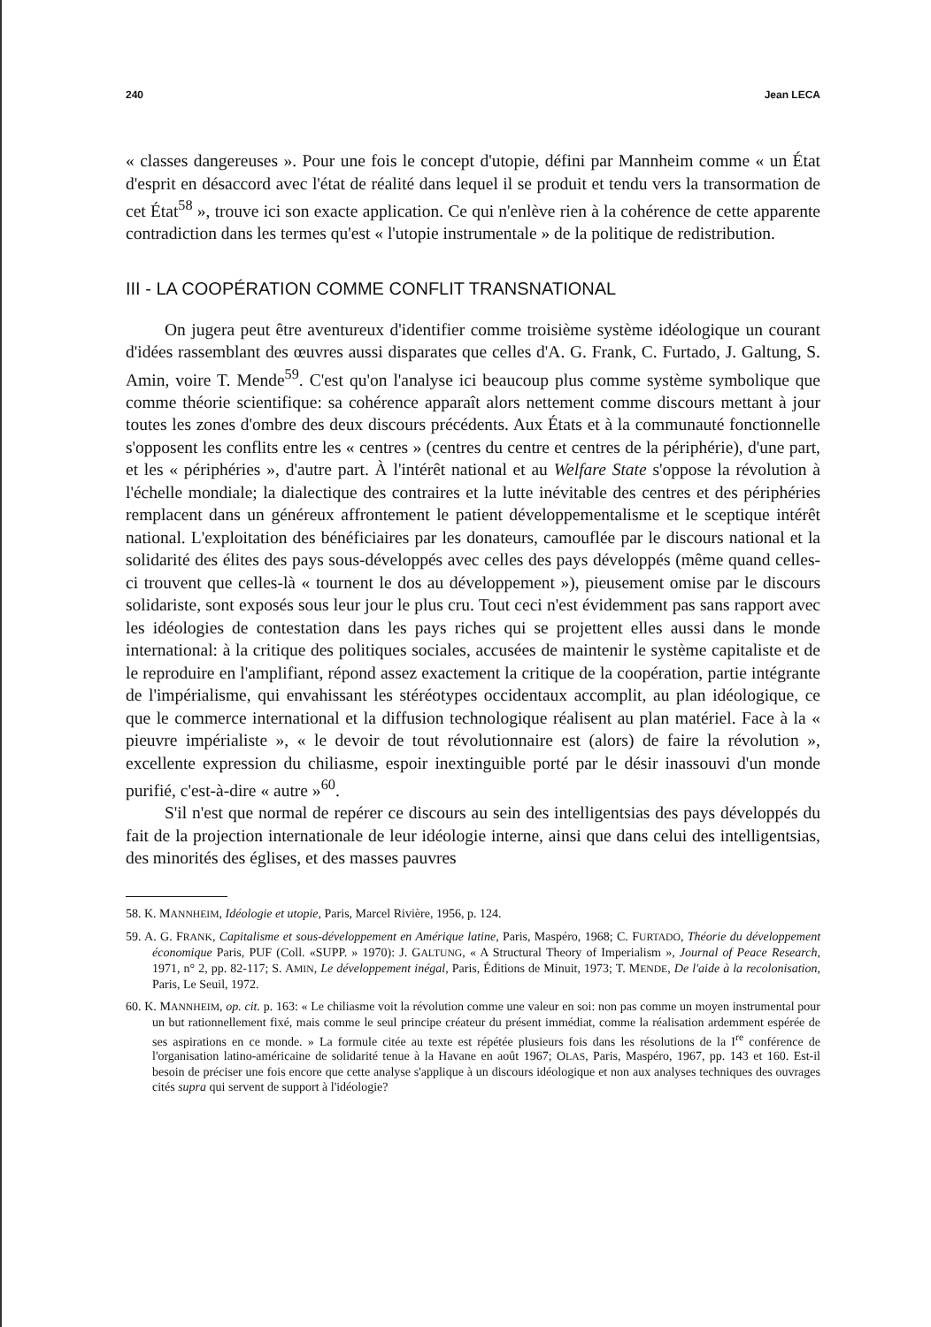240 Jean LECA
« classes dangereuses ». Pour une fois le concept d'utopie, défini par Mannheim comme « un État d'esprit en désaccord avec l'état de réalité dans lequel il se produit et tendu vers la transormation de cet État<sup>58</sup> », trouve ici son exacte application. Ce qui n'enlève rien à la cohérence de cette apparente contradiction dans les termes qu'est « l'utopie instrumentale » de la politique de redistribution.
III - LA COOPÉRATION COMME CONFLIT TRANSNATIONAL
On jugera peut être aventureux d'identifier comme troisième système idéologique un courant d'idées rassemblant des œuvres aussi disparates que celles d'A. G. Frank, C. Furtado, J. Galtung, S. Amin, voire T. Mende<sup>59</sup>. C'est qu'on l'analyse ici beaucoup plus comme système symbolique que comme théorie scientifique: sa cohérence apparaît alors nettement comme discours mettant à jour toutes les zones d'ombre des deux discours précédents. Aux États et à la communauté fonctionnelle s'opposent les conflits entre les « centres » (centres du centre et centres de la périphérie), d'une part, et les « périphéries », d'autre part. À l'intérêt national et au Welfare State s'oppose la révolution à l'échelle mondiale; la dialectique des contraires et la lutte inévitable des centres et des périphéries remplacent dans un généreux affrontement le patient développementalisme et le sceptique intérêt national. L'exploitation des bénéficiaires par les donateurs, camouflée par le discours national et la solidarité des élites des pays sous-développés avec celles des pays développés (même quand celles-ci trouvent que celles-là « tournent le dos au développement »), pieusement omise par le discours solidariste, sont exposés sous leur jour le plus cru. Tout ceci n'est évidemment pas sans rapport avec les idéologies de contestation dans les pays riches qui se projettent elles aussi dans le monde international: à la critique des politiques sociales, accusées de maintenir le système capitaliste et de le reproduire en l'amplifiant, répond assez exactement la critique de la coopération, partie intégrante de l'impérialisme, qui envahissant les stéréotypes occidentaux accomplit, au plan idéologique, ce que le commerce international et la diffusion technologique réalisent au plan matériel. Face à la « pieuvre impérialiste », « le devoir de tout révolutionnaire est (alors) de faire la révolution », excellente expression du chiliasme, espoir inextinguible porté par le désir inassouvi d'un monde purifié, c'est-à-dire « autre »<sup>60</sup>.
S'il n'est que normal de repérer ce discours au sein des intelligentsias des pays développés du fait de la projection internationale de leur idéologie interne, ainsi que dans celui des intelligentsias, des minorités des églises, et des masses pauvres
58. K. MANNHEIM, Idéologie et utopie, Paris, Marcel Rivière, 1956, p. 124.
59. A. G. FRANK, Capitalisme et sous-développement en Amérique latine, Paris, Maspéro, 1968; C. FURTADO, Théorie du développement économique Paris, PUF (Coll. «SUPP. » 1970): J. GALTUNG, « A Structural Theory of Imperialism », Journal of Peace Research, 1971, n° 2, pp. 82-117; S. AMIN, Le développement inégal, Paris, Éditions de Minuit, 1973; T. MENDE, De l'aide à la recolonisation, Paris, Le Seuil, 1972.
60. K. MANNHEIM, op. cit. p. 163: « Le chiliasme voit la révolution comme une valeur en soi: non pas comme un moyen instrumental pour un but rationnellement fixé, mais comme le seul principe créateur du présent immédiat, comme la réalisation ardemment espérée de ses aspirations en ce monde. » La formule citée au texte est répétée plusieurs fois dans les résolutions de la I<sup>re</sup> conférence de l'organisation latino-américaine de solidarité tenue à la Havane en août 1967; OLAS, Paris, Maspéro, 1967, pp. 143 et 160. Est-il besoin de préciser une fois encore que cette analyse s'applique à un discours idéologique et non aux analyses techniques des ouvrages cités supra qui servent de support à l'idéologie?